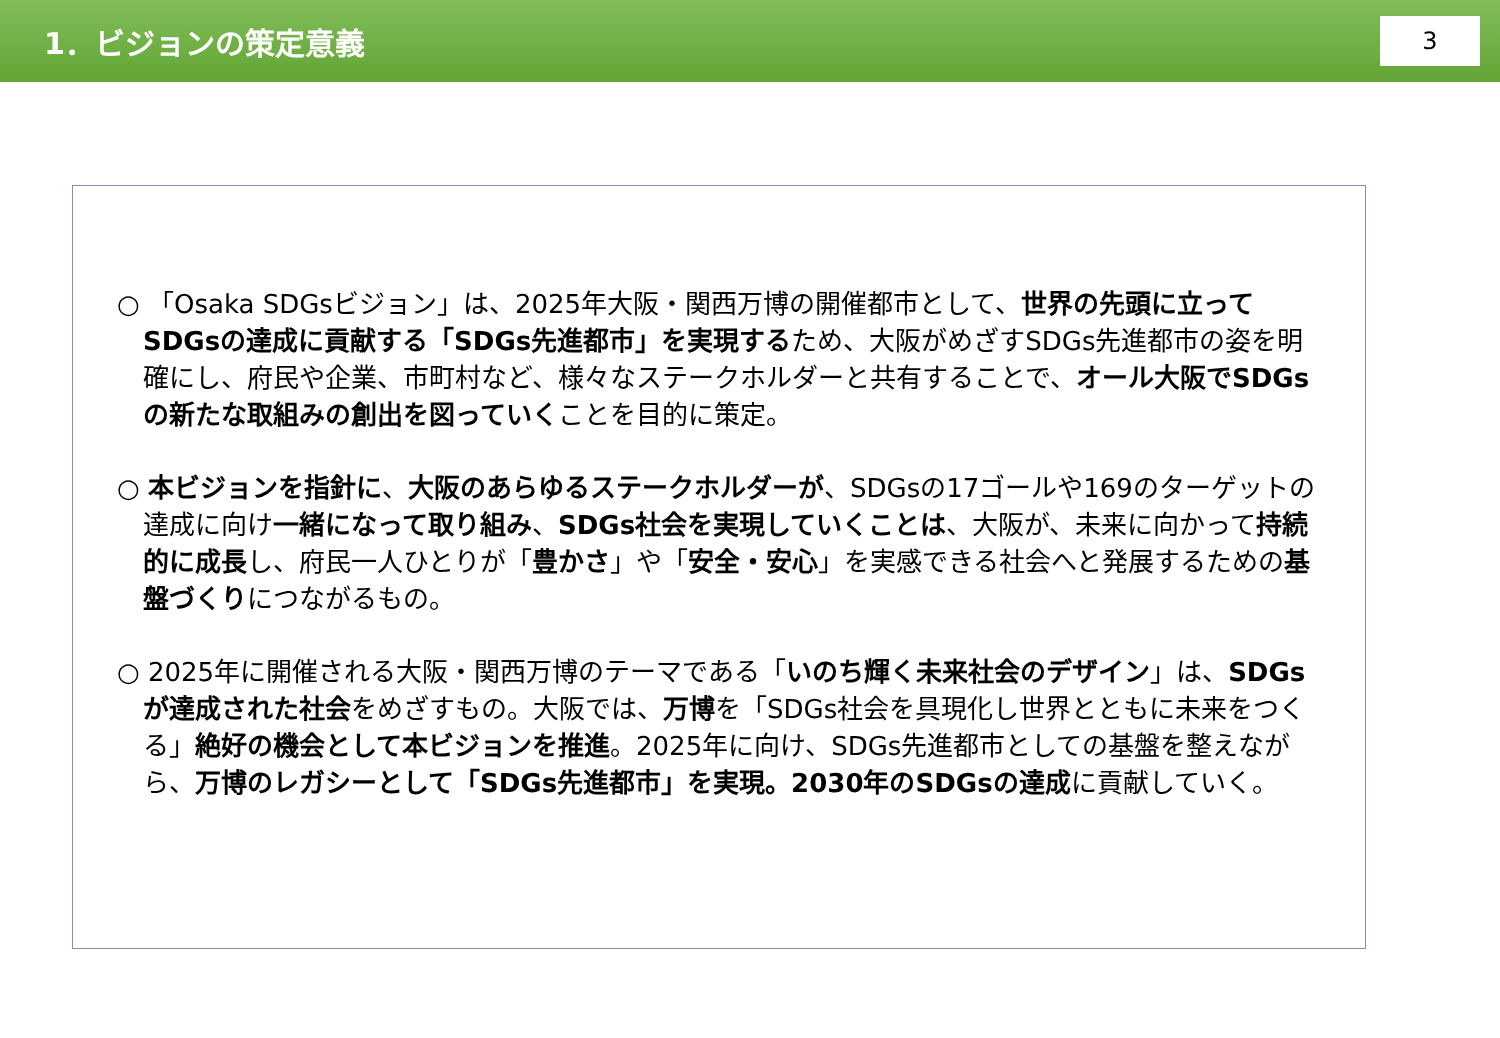1．ビジョンの策定意義
3
○ 「Osaka SDGsビジョン」は、2025年大阪・関西万博の開催都市として、世界の先頭に立ってSDGsの達成に貢献する「SDGs先進都市」を実現するため、大阪がめざすSDGs先進都市の姿を明確にし、府民や企業、市町村など、様々なステークホルダーと共有することで、オール大阪でSDGsの新たな取組みの創出を図っていくことを目的に策定。
○ 本ビジョンを指針に、大阪のあらゆるステークホルダーが、SDGsの17ゴールや169のターゲットの達成に向け一緒になって取り組み、SDGs社会を実現していくことは、大阪が、未来に向かって持続的に成長し、府民一人ひとりが「豊かさ」や「安全・安心」を実感できる社会へと発展するための基盤づくりにつながるもの。
○ 2025年に開催される大阪・関西万博のテーマである「いのち輝く未来社会のデザイン」は、SDGsが達成された社会をめざすもの。大阪では、万博を「SDGs社会を具現化し世界とともに未来をつくる」絶好の機会として本ビジョンを推進。2025年に向け、SDGs先進都市としての基盤を整えながら、万博のレガシーとして「SDGs先進都市」を実現。2030年のSDGsの達成に貢献していく。